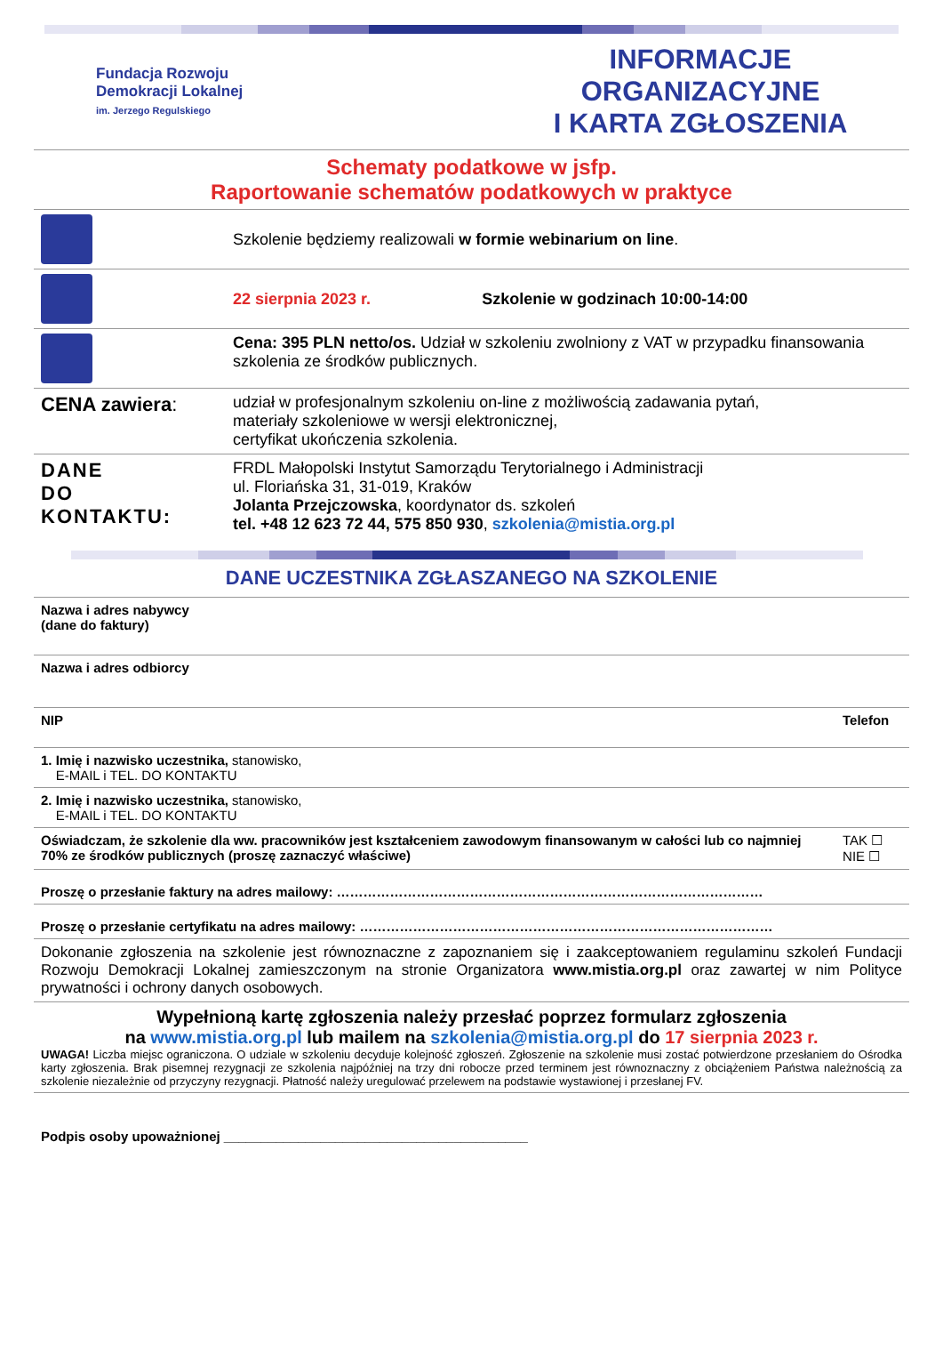Fundacja Rozwoju
Demokracji Lokalnej
im. Jerzego Regulskiego
INFORMACJE ORGANIZACYJNE
I KARTA ZGŁOSZENIA
| Schematy podatkowe w jsfp. Raportowanie schematów podatkowych w praktyce | |
| | Szkolenie będziemy realizowali w formie webinarium on line . |
| | 22 sierpnia 2023 r. Szkolenie w godzinach 10:00-14:00 |
| | Cena: 395 PLN netto/os. Udział w szkoleniu zwolniony z VAT w przypadku finansowania szkolenia ze środków publicznych. |
| CENA zawiera : | udział w profesjonalnym szkoleniu on-line z możliwością zadawania pytań, materiały szkoleniowe w wersji elektronicznej, certyfikat ukończenia szkolenia. |
| DANE DO KONTAKTU: | FRDL Małopolski Instytut Samorządu Terytorialnego i Administracji ul. Floriańska 31, 31-019, Kraków Jolanta Przejczowska , koordynator ds. szkoleń tel. +48 12 623 72 44, 575 850 930 , szkolenia@mistia.org.pl |
DANE UCZESTNIKA ZGŁASZANEGO NA SZKOLENIE
| Nazwa i adres nabywcy (dane do faktury) | | |
| Nazwa i adres odbiorcy | | |
| NIP | Telefon | |
| 1. Imię i nazwisko uczestnika, stanowisko, E-MAIL i TEL. DO KONTAKTU | | |
| 2. Imię i nazwisko uczestnika, stanowisko, E-MAIL i TEL. DO KONTAKTU | | |
| Oświadczam, że szkolenie dla ww. pracowników jest kształceniem zawodowym finansowanym w całości lub co najmniej 70% ze środków publicznych (proszę zaznaczyć właściwe) | | TAK ☐ NIE ☐ |
| Proszę o przesłanie faktury na adres mailowy: …………………………………………………………………………………… | | |
| Proszę o przesłanie certyfikatu na adres mailowy: ………………………………………………………………………………… | | |
| Dokonanie zgłoszenia na szkolenie jest równoznaczne z zapoznaniem się i zaakceptowaniem regulaminu szkoleń Fundacji Rozwoju Demokracji Lokalnej zamieszczonym na stronie Organizatora www.mistia.org.pl oraz zawartej w nim Polityce prywatności i ochrony danych osobowych. | | |
| Wypełnioną kartę zgłoszenia należy przesłać poprzez formularz zgłoszenia na www.mistia.org.pl lub mailem na szkolenia@mistia.org.pl do 17 sierpnia 2023 r. UWAGA! Liczba miejsc ograniczona. O udziale w szkoleniu decyduje kolejność zgłoszeń. Zgłoszenie na szkolenie musi zostać potwierdzone przesłaniem do Ośrodka karty zgłoszenia. Brak pisemnej rezygnacji ze szkolenia najpóźniej na trzy dni robocze przed terminem jest równoznaczny z obciążeniem Państwa należnością za szkolenie niezależnie od przyczyny rezygnacji. Płatność należy uregulować przelewem na podstawie wystawionej i przesłanej FV. | | |
| Podpis osoby upoważnionej _________________________________________ | | |